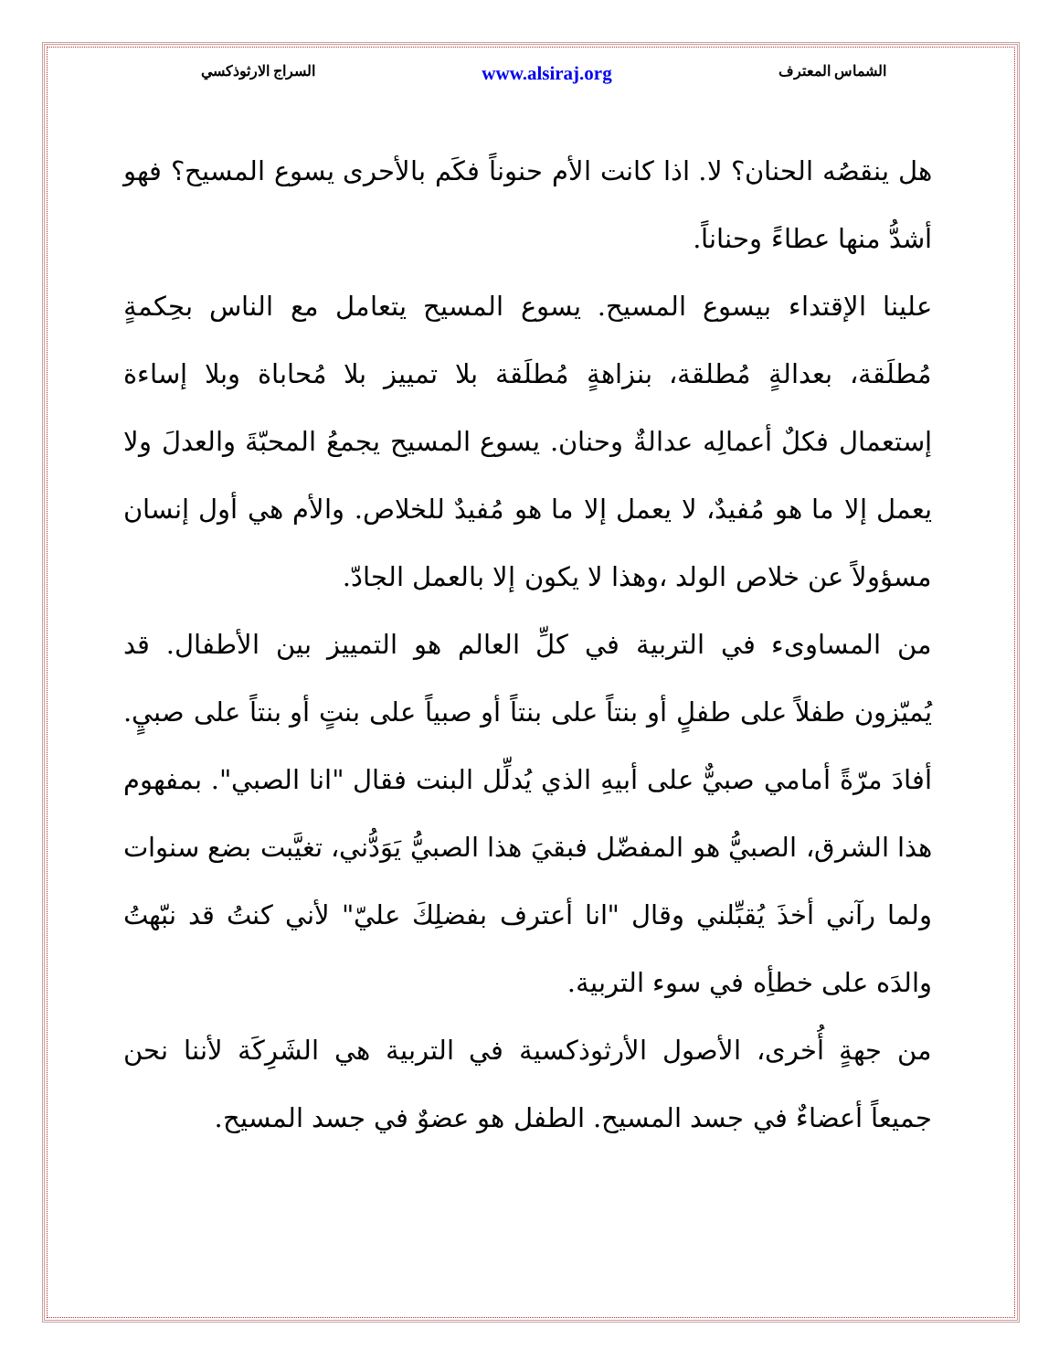السراج الارثوذكسي www.alsiraj.org الشماس المعترف
هل ينقصُه الحنان؟ لا. اذا كانت الأم حنوناً فكَم بالأحرى يسوع المسيح؟ فهو أشدُّ منها عطاءً وحناناً.
علينا الإقتداء بيسوع المسيح. يسوع المسيح يتعامل مع الناس بحِكمةٍ مُطلَقة، بعدالةٍ مُطلقة، بنزاهةٍ مُطلَقة بلا تمييز بلا مُحاباة وبلا إساءة إستعمال فكلٌ أعمالِه عدالةٌ وحنان. يسوع المسيح يجمعُ المحبّةَ والعدلَ ولا يعمل إلا ما هو مُفيدٌ، لا يعمل إلا ما هو مُفيدٌ للخلاص. والأم هي أول إنسان مسؤولاً عن خلاص الولد ،وهذا لا يكون إلا بالعمل الجادّ.
من المساوىء في التربية في كلِّ العالم هو التمييز بين الأطفال. قد يُميّزون طفلاً على طفلٍ أو بنتاً على بنتاً أو صبياً على بنتٍ أو بنتاً على صبيٍ. أفادَ مرّةً أمامي صبيٌّ على أبيهِ الذي يُدلِّل البنت فقال "انا الصبي". بمفهوم هذا الشرق، الصبيُّ هو المفضّل فبقيَ هذا الصبيُّ يَوَدُّني، تغيَّبت بضع سنوات ولما رآني أخذَ يُقبِّلني وقال "انا أعترف بفضلِكَ عليّ" لأني كنتُ قد نبّهتُ والدَه على خطأِه في سوء التربية.
من جهةٍ أُخرى، الأصول الأرثوذكسية في التربية هي الشَرِكَة لأننا نحن جميعاً أعضاءٌ في جسد المسيح. الطفل هو عضوٌ في جسد المسيح.